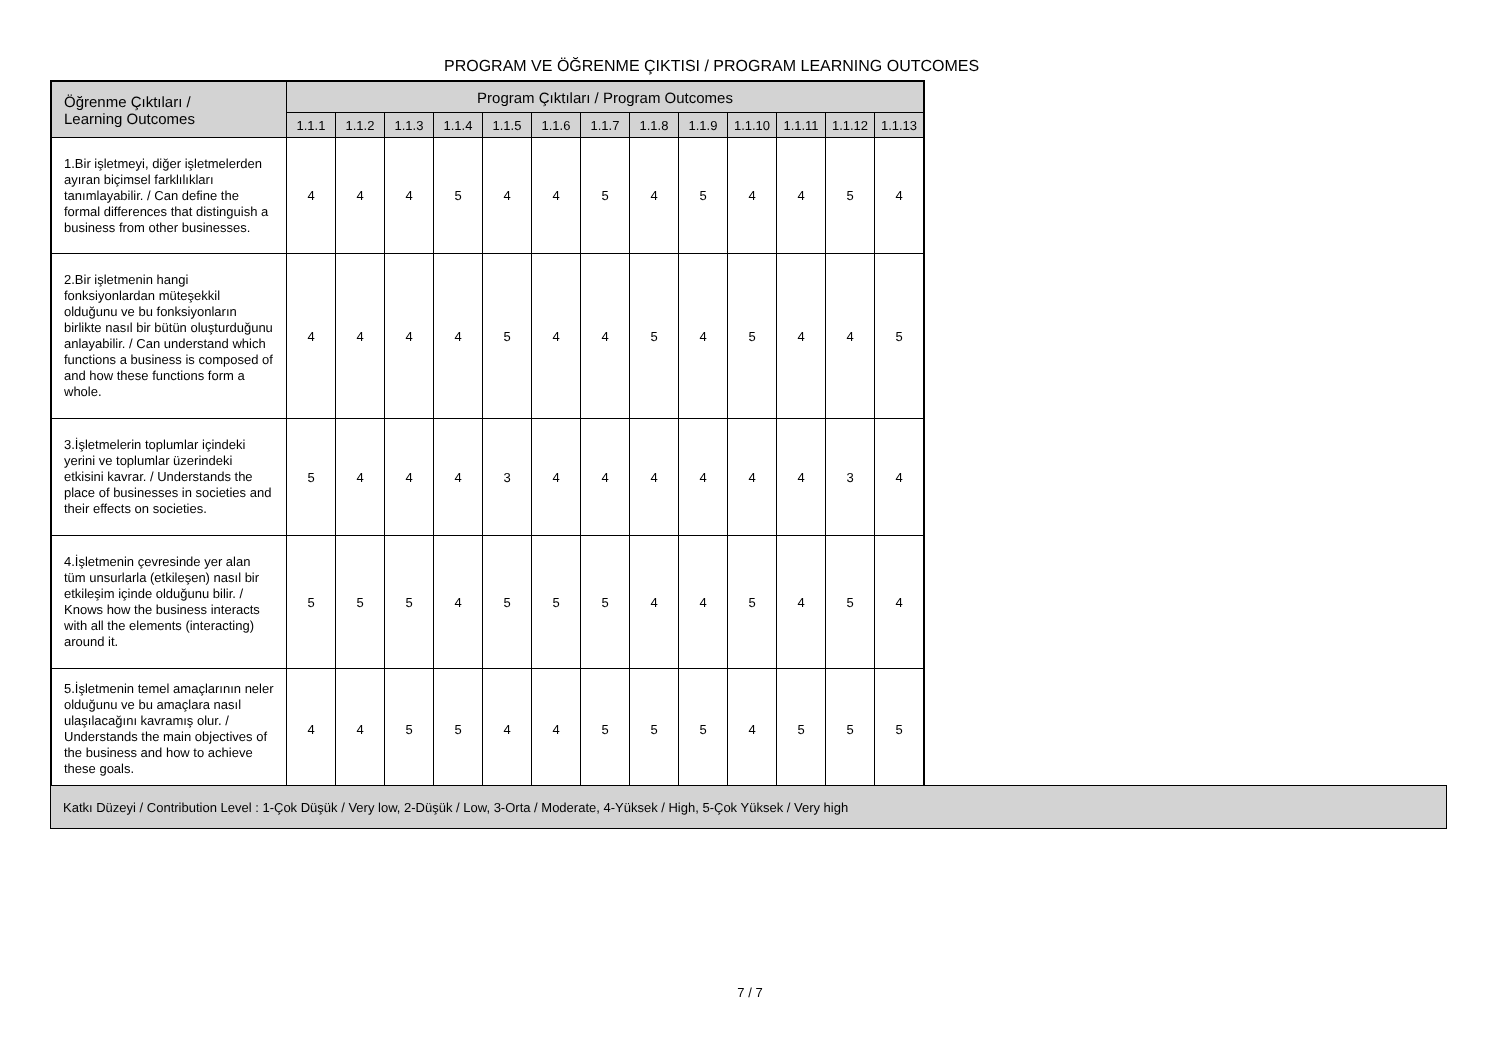PROGRAM VE ÖĞRENME ÇIKTISI / PROGRAM LEARNING OUTCOMES
| Öğrenme Çıktıları / Learning Outcomes | Program Çıktıları / Program Outcomes | | | | | | | | | | | | |
| --- | --- | --- | --- | --- | --- | --- | --- | --- | --- | --- | --- | --- | --- |
| | 1.1.1 | 1.1.2 | 1.1.3 | 1.1.4 | 1.1.5 | 1.1.6 | 1.1.7 | 1.1.8 | 1.1.9 | 1.1.10 | 1.1.11 | 1.1.12 | 1.1.13 |
| 1.Bir işletmeyi, diğer işletmelerden ayıran biçimsel farklılıkları tanımlayabilir. / Can define the formal differences that distinguish a business from other businesses. | 4 | 4 | 4 | 5 | 4 | 4 | 5 | 4 | 5 | 4 | 4 | 5 | 4 |
| 2.Bir işletmenin hangi fonksiyonlardan müteşekkil olduğunu ve bu fonksiyonların birlikte nasıl bir bütün oluşturduğunu anlayabilir. / Can understand which functions a business is composed of and how these functions form a whole. | 4 | 4 | 4 | 4 | 5 | 4 | 4 | 5 | 4 | 5 | 4 | 4 | 5 |
| 3.İşletmelerin toplumlar içindeki yerini ve toplumlar üzerindeki etkisini kavrar. / Understands the place of businesses in societies and their effects on societies. | 5 | 4 | 4 | 4 | 3 | 4 | 4 | 4 | 4 | 4 | 4 | 3 | 4 |
| 4.İşletmenin çevresinde yer alan tüm unsurlarla (etkileşen) nasıl bir etkileşim içinde olduğunu bilir. / Knows how the business interacts with all the elements (interacting) around it. | 5 | 5 | 5 | 4 | 5 | 5 | 5 | 4 | 4 | 5 | 4 | 5 | 4 |
| 5.İşletmenin temel amaçlarının neler olduğunu ve bu amaçlara nasıl ulaşılacağını kavramış olur. / Understands the main objectives of the business and how to achieve these goals. | 4 | 4 | 5 | 5 | 4 | 4 | 5 | 5 | 5 | 4 | 5 | 5 | 5 |
Katkı Düzeyi / Contribution Level : 1-Çok Düşük / Very low, 2-Düşük / Low, 3-Orta / Moderate, 4-Yüksek / High, 5-Çok Yüksek / Very high
7 / 7